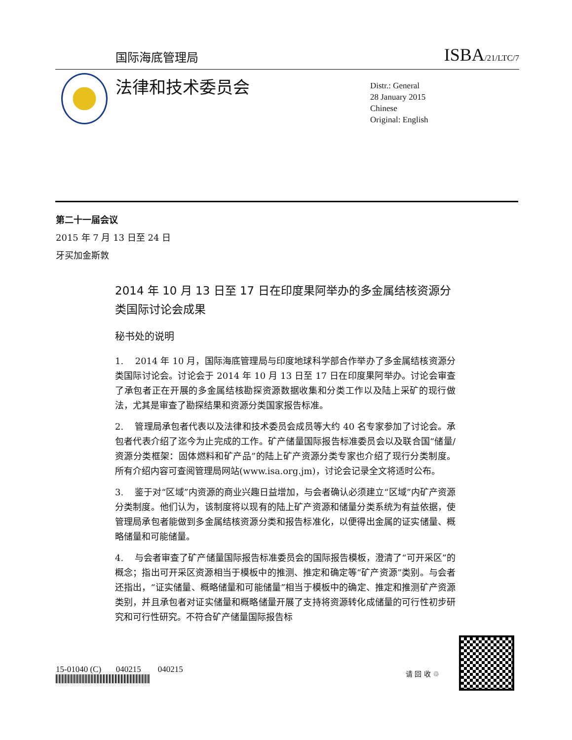国际海底管理局 ISBA/21/LTC/7
法律和技术委员会
Distr.: General
28 January 2015
Chinese
Original: English
第二十一届会议
2015 年 7 月 13 日至 24 日
牙买加金斯敦
2014 年 10 月 13 日至 17 日在印度果阿举办的多金属结核资源分类国际讨论会成果
秘书处的说明
1. 2014 年 10 月，国际海底管理局与印度地球科学部合作举办了多金属结核资源分类国际讨论会。讨论会于 2014 年 10 月 13 日至 17 日在印度果阿举办。讨论会审查了承包者正在开展的多金属结核勘探资源数据收集和分类工作以及陆上采矿的现行做法，尤其是审查了勘探结果和资源分类国家报告标准。
2. 管理局承包者代表以及法律和技术委员会成员等大约 40 名专家参加了讨论会。承包者代表介绍了迄今为止完成的工作。矿产储量国际报告标准委员会以及联合国“储量/资源分类框架：固体燃料和矿产品”的陆上矿产资源分类专家也介绍了现行分类制度。所有介绍内容可查阅管理局网站(www.isa.org.jm)，讨论会记录全文将适时公布。
3. 鉴于对“区域”内资源的商业兴趣日益增加，与会者确认必须建立“区域”内矿产资源分类制度。他们认为，该制度将以现有的陆上矿产资源和储量分类系统为有益依据，使管理局承包者能做到多金属结核资源分类和报告标准化，以便得出金属的证实储量、概略储量和可能储量。
4. 与会者审查了矿产储量国际报告标准委员会的国际报告模板，澄清了“可开采区”的概念；指出可开采区资源相当于模板中的推测、推定和确定等“矿产资源”类别。与会者还指出，“证实储量、概略储量和可能储量”相当于模板中的确定、推定和推测矿产资源类别，并且承包者对证实储量和概略储量开展了支持将资源转化成储量的可行性初步研究和可行性研究。不符合矿产储量国际报告标
15-01040 (C) 040215 040215
请 回 收 ♲